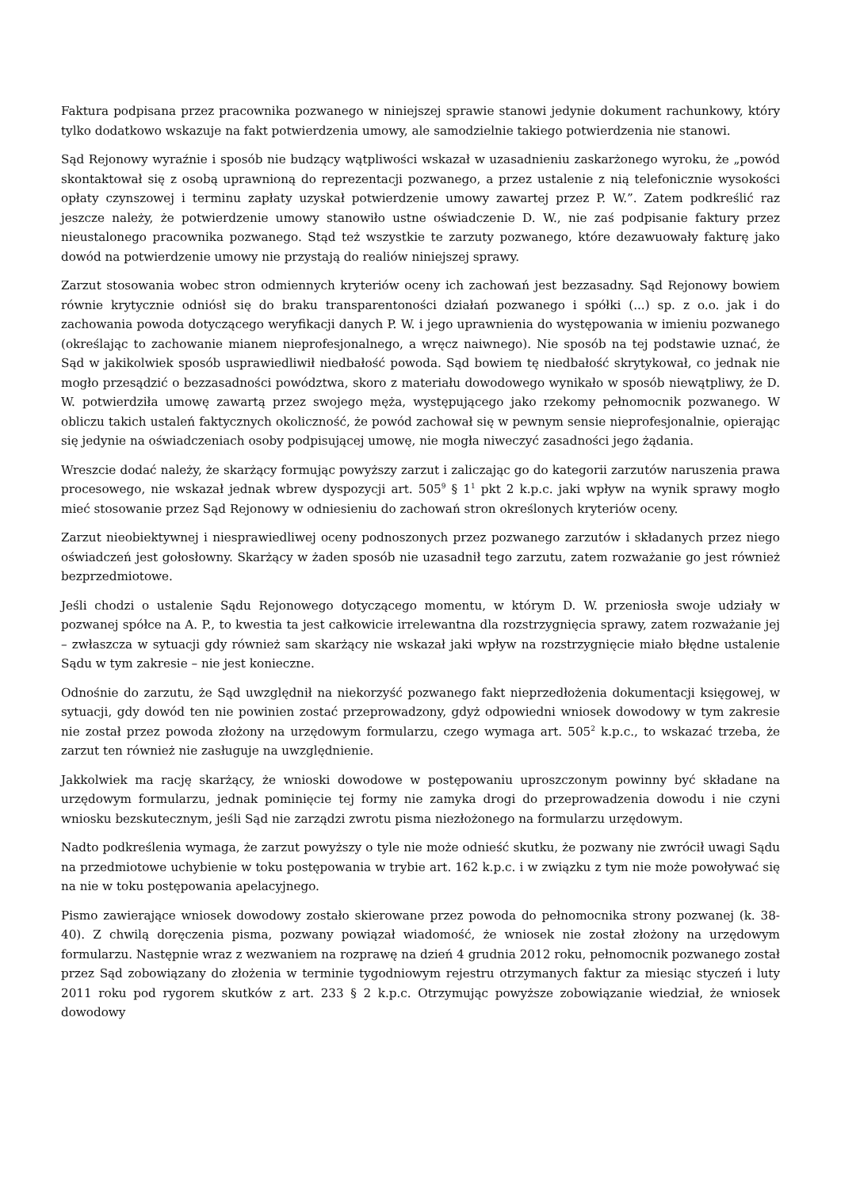Faktura podpisana przez pracownika pozwanego w niniejszej sprawie stanowi jedynie dokument rachunkowy, który tylko dodatkowo wskazuje na fakt potwierdzenia umowy, ale samodzielnie takiego potwierdzenia nie stanowi.
Sąd Rejonowy wyraźnie i sposób nie budzący wątpliwości wskazał w uzasadnieniu zaskarżonego wyroku, że „powód skontaktował się z osobą uprawnioną do reprezentacji pozwanego, a przez ustalenie z nią telefonicznie wysokości opłaty czynszowej i terminu zapłaty uzyskał potwierdzenie umowy zawartej przez P. W.”. Zatem podkreślić raz jeszcze należy, że potwierdzenie umowy stanowiło ustne oświadczenie D. W., nie zaś podpisanie faktury przez nieustalonego pracownika pozwanego. Stąd też wszystkie te zarzuty pozwanego, które dezawuowały fakturę jako dowód na potwierdzenie umowy nie przystają do realiów niniejszej sprawy.
Zarzut stosowania wobec stron odmiennych kryteriów oceny ich zachowań jest bezzasadny. Sąd Rejonowy bowiem równie krytycznie odniósł się do braku transparentoności działań pozwanego i spółki (...) sp. z o.o. jak i do zachowania powoda dotyczącego weryfikacji danych P. W. i jego uprawnienia do występowania w imieniu pozwanego (określając to zachowanie mianem nieprofesjonalnego, a wręcz naiwnego). Nie sposób na tej podstawie uznać, że Sąd w jakikolwiek sposób usprawiedliwił niedbałość powoda. Sąd bowiem tę niedbałość skrytykował, co jednak nie mogło przesądzić o bezzasadności powództwa, skoro z materiału dowodowego wynikało w sposób niewątpliwy, że D. W. potwierdziła umowę zawartą przez swojego męża, występującego jako rzekomy pełnomocnik pozwanego. W obliczu takich ustaleń faktycznych okoliczność, że powód zachował się w pewnym sensie nieprofesjonalnie, opierając się jedynie na oświadczeniach osoby podpisującej umowę, nie mogła niweczyć zasadności jego żądania.
Wreszcie dodać należy, że skarżący formując powyższy zarzut i zaliczając go do kategorii zarzutów naruszenia prawa procesowego, nie wskazał jednak wbrew dyspozycji art. 505<sup>9</sup> § 1<sup>1</sup> pkt 2 k.p.c. jaki wpływ na wynik sprawy mogło mieć stosowanie przez Sąd Rejonowy w odniesieniu do zachowań stron określonych kryteriów oceny.
Zarzut nieobiektywnej i niesprawiedliwej oceny podnoszonych przez pozwanego zarzutów i składanych przez niego oświadczeń jest gołosłowny. Skarżący w żaden sposób nie uzasadnił tego zarzutu, zatem rozważanie go jest również bezprzedmiotowe.
Jeśli chodzi o ustalenie Sądu Rejonowego dotyczącego momentu, w którym D. W. przeniosła swoje udziały w pozwanej spółce na A. P., to kwestia ta jest całkowicie irrelewantna dla rozstrzygnięcia sprawy, zatem rozważanie jej – zwłaszcza w sytuacji gdy również sam skarżący nie wskazał jaki wpływ na rozstrzygnięcie miało błędne ustalenie Sądu w tym zakresie – nie jest konieczne.
Odnośnie do zarzutu, że Sąd uwzględnił na niekorzyść pozwanego fakt nieprzedłożenia dokumentacji księgowej, w sytuacji, gdy dowód ten nie powinien zostać przeprowadzony, gdyż odpowiedni wniosek dowodowy w tym zakresie nie został przez powoda złożony na urzędowym formularzu, czego wymaga art. 505<sup>2</sup> k.p.c., to wskazać trzeba, że zarzut ten również nie zasługuje na uwzględnienie.
Jakkolwiek ma rację skarżący, że wnioski dowodowe w postępowaniu uproszczonym powinny być składane na urzędowym formularzu, jednak pominięcie tej formy nie zamyka drogi do przeprowadzenia dowodu i nie czyni wniosku bezskutecznym, jeśli Sąd nie zarządzi zwrotu pisma niezłożonego na formularzu urzędowym.
Nadto podkreślenia wymaga, że zarzut powyższy o tyle nie może odnieść skutku, że pozwany nie zwrócił uwagi Sądu na przedmiotowe uchybienie w toku postępowania w trybie art. 162 k.p.c. i w związku z tym nie może powoływać się na nie w toku postępowania apelacyjnego.
Pismo zawierające wniosek dowodowy zostało skierowane przez powoda do pełnomocnika strony pozwanej (k. 38-40). Z chwilą doręczenia pisma, pozwany powiązał wiadomość, że wniosek nie został złożony na urzędowym formularzu. Następnie wraz z wezwaniem na rozprawę na dzień 4 grudnia 2012 roku, pełnomocnik pozwanego został przez Sąd zobowiązany do złożenia w terminie tygodniowym rejestru otrzymanych faktur za miesiąc styczeń i luty 2011 roku pod rygorem skutków z art. 233 § 2 k.p.c. Otrzymując powyższe zobowiązanie wiedział, że wniosek dowodowy